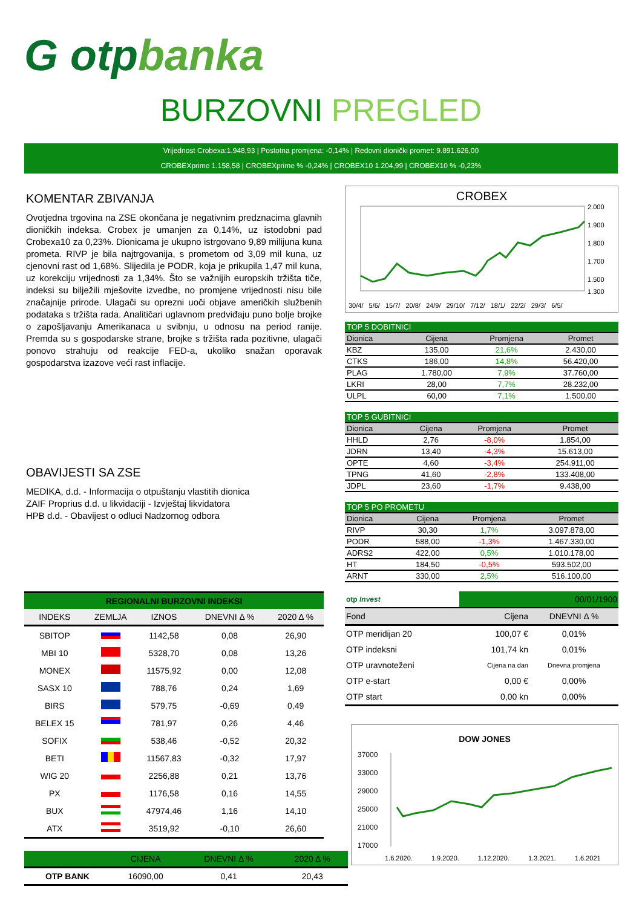G otpbanka
BURZOVNI PREGLED
Vrijednost Crobexa:1.948,93 | Postotna promjena: -0,14% | Redovni dionički promet: 9.891.626,00
CROBEXprime 1.158,58 | CROBEXprime % -0,24% | CROBEX10 1.204,99 | CROBEX10 % -0,23%
KOMENTAR ZBIVANJA
Ovotjedna trgovina na ZSE okončana je negativnim predznacima glavnih dioničkih indeksa. Crobex je umanjen za 0,14%, uz istodobni pad Crobexa10 za 0,23%. Dionicama je ukupno istrgovano 9,89 milijuna kuna prometa. RIVP je bila najtrgovanija, s prometom od 3,09 mil kuna, uz cjenovni rast od 1,68%. Slijedila je PODR, koja je prikupila 1,47 mil kuna, uz korekciju vrijednosti za 1,34%. Što se važnijih europskih tržišta tiče, indeksi su bilježili mješovite izvedbe, no promjene vrijednosti nisu bile značajnije prirode. Ulagači su oprezni uoči objave američkih službenih podataka s tržišta rada. Analitičari uglavnom predviđaju puno bolje brojke o zapošljavanju Amerikanaca u svibnju, u odnosu na period ranije. Premda su s gospodarske strane, brojke s tržišta rada pozitivne, ulagači ponovo strahuju od reakcije FED-a, ukoliko snažan oporavak gospodarstva izazove veći rast inflacije.
OBAVIJESTI SA ZSE
MEDIKA, d.d. - Informacija o otpuštanju vlastitih dionica
ZAIF Proprius d.d. u likvidaciji - Izvještaj likvidatora
HPB d.d. - Obavijest o odluci Nadzornog odbora
| REGIONALNI BURZOVNI INDEKSI | | | | |
| --- | --- | --- | --- | --- |
| INDEKS | ZEMLJA | IZNOS | DNEVNI Δ % | 2020 Δ % |
| SBITOP | | 1142,58 | 0,08 | 26,90 |
| MBI 10 | | 5328,70 | 0,08 | 13,26 |
| MONEX | | 11575,92 | 0,00 | 12,08 |
| SASX 10 | | 788,76 | 0,24 | 1,69 |
| BIRS | | 579,75 | -0,69 | 0,49 |
| BELEX 15 | | 781,97 | 0,26 | 4,46 |
| SOFIX | | 538,46 | -0,52 | 20,32 |
| BETI | | 11567,83 | -0,32 | 17,97 |
| WIG 20 | | 2256,88 | 0,21 | 13,76 |
| PX | | 1176,58 | 0,16 | 14,55 |
| BUX | | 47974,46 | 1,16 | 14,10 |
| ATX | | 3519,92 | -0,10 | 26,60 |
| | CIJENA | DNEVNI Δ % | 2020 Δ % |
| --- | --- | --- | --- |
| OTP BANK | 16090,00 | 0,41 | 20,43 |
CROBEX
2.000
1.900
1.800
1.700
1.500
1.300
30/4/ 5/6/ 15/7/ 20/8/ 24/9/ 29/10/ 7/12/ 18/1/ 22/2/ 29/3/ 6/5/
| TOP 5 DOBITNICI | | | |
| --- | --- | --- | --- |
| Dionica | Cijena | Promjena | Promet |
| KBZ | 135,00 | 21,6% | 2.430,00 |
| CTKS | 186,00 | 14,8% | 56.420,00 |
| PLAG | 1.780,00 | 7,9% | 37.760,00 |
| LKRI | 28,00 | 7,7% | 28.232,00 |
| ULPL | 60,00 | 7,1% | 1.500,00 |
| TOP 5 GUBITNICI | | | |
| --- | --- | --- | --- |
| Dionica | Cijena | Promjena | Promet |
| HHLD | 2,76 | -8,0% | 1.854,00 |
| JDRN | 13,40 | -4,3% | 15.613,00 |
| OPTE | 4,60 | -3,4% | 254.911,00 |
| TPNG | 41,60 | -2,8% | 133.408,00 |
| JDPL | 23,60 | -1,7% | 9.438,00 |
| TOP 5 PO PROMETU | | | |
| --- | --- | --- | --- |
| Dionica | Cijena | Promjena | Promet |
| RIVP | 30,30 | 1,7% | 3.097.878,00 |
| PODR | 588,00 | -1,3% | 1.467.330,00 |
| ADRS2 | 422,00 | 0,5% | 1.010.178,00 |
| HT | 184,50 | -0,5% | 593.502,00 |
| ARNT | 330,00 | 2,5% | 516.100,00 |
| otp Invest | 00/01/1900 | |
| Fond | Cijena | DNEVNI Δ % |
| OTP meridijan 20 | 100,07 € | 0,01% |
| OTP indeksni | 101,74 kn | 0,01% |
| OTP uravnoteženi | Cijena na dan | Dnevna promjena |
| OTP e-start | 0,00 € | 0,00% |
| OTP start | 0,00 kn | 0,00% |
DOW JONES
37000
33000
29000
25000
21000
17000
1.6.2020. 1.9.2020. 1.12.2020. 1.3.2021. 1.6.2021